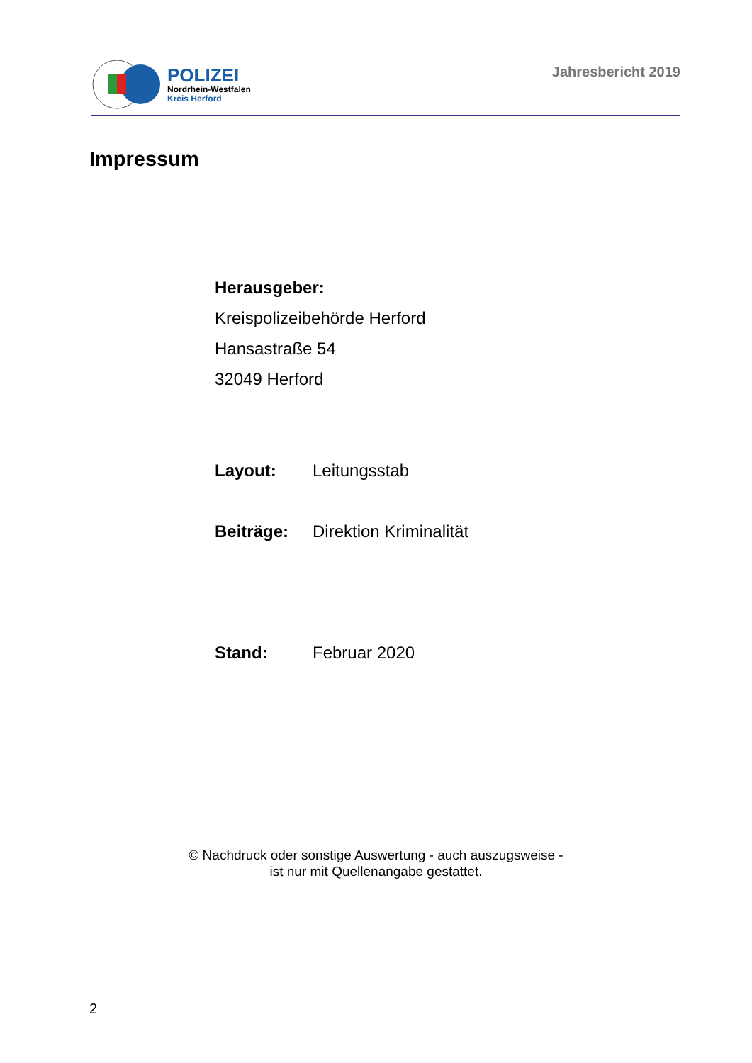POLIZEI
Nordrhein-Westfalen
Kreis Herford
Jahresbericht 2019
Impressum
Herausgeber:
Kreispolizeibehörde Herford
Hansastraße 54
32049 Herford
Layout: Leitungsstab
Beiträge: Direktion Kriminalität
Stand: Februar 2020
© Nachdruck oder sonstige Auswertung - auch auszugsweise -
ist nur mit Quellenangabe gestattet.
2